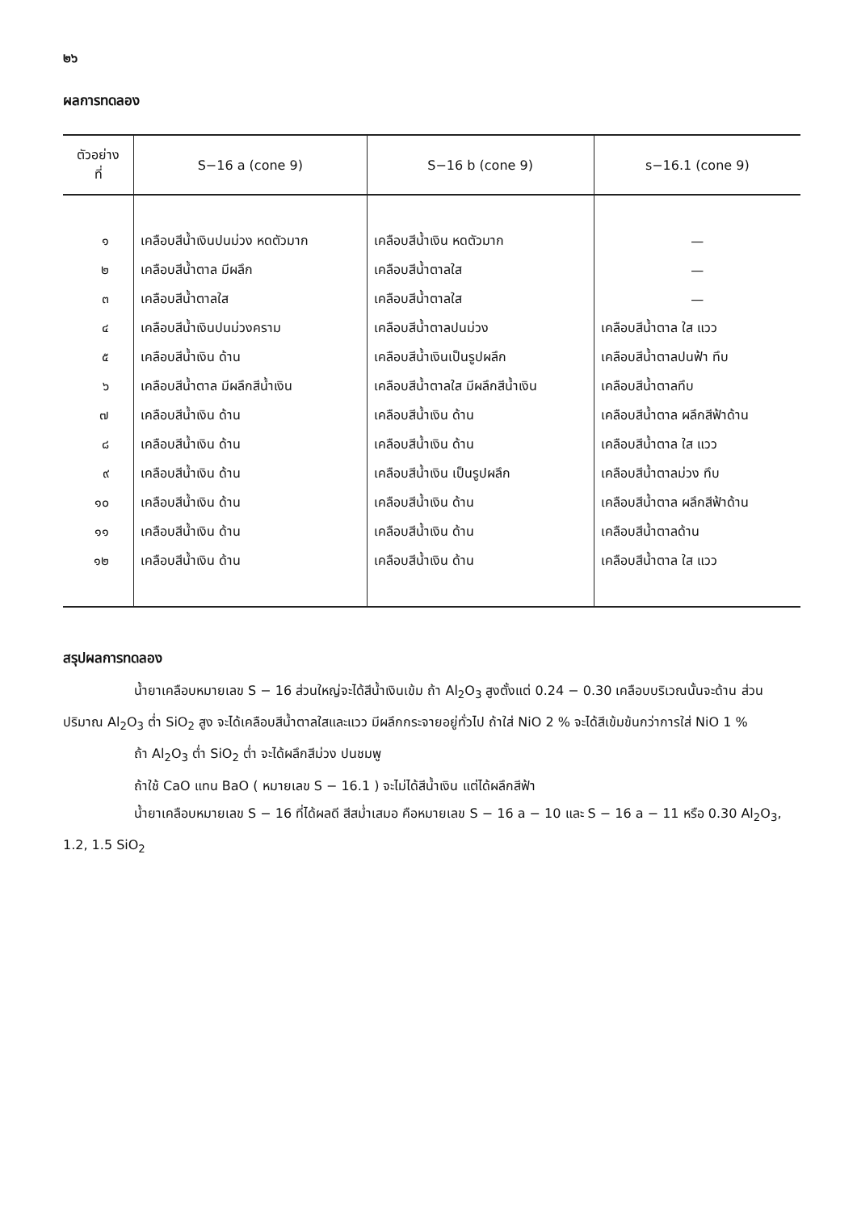๒๖
ผลการทดลอง
| ตัวอย่าง ที่ | S−16 a (cone 9) | S−16 b (cone 9) | s−16.1 (cone 9) |
| --- | --- | --- | --- |
| ๑ | เคลือบสีน้ำเงินปนม่วง หดตัวมาก | เคลือบสีน้ำเงิน หดตัวมาก | — |
| ๒ | เคลือบสีน้ำตาล มีผลึก | เคลือบสีน้ำตาลใส | — |
| ๓ | เคลือบสีน้ำตาลใส | เคลือบสีน้ำตาลใส | — |
| ๔ | เคลือบสีน้ำเงินปนม่วงคราม | เคลือบสีน้ำตาลปนม่วง | เคลือบสีน้ำตาล ใส แวว |
| ๕ | เคลือบสีน้ำเงิน ด้าน | เคลือบสีน้ำเงินเป็นรูปผลึก | เคลือบสีน้ำตาลปนฟ้า ทึบ |
| ๖ | เคลือบสีน้ำตาล มีผลึกสีน้ำเงิน | เคลือบสีน้ำตาลใส มีผลึกสีน้ำเงิน | เคลือบสีน้ำตาลทึบ |
| ๗ | เคลือบสีน้ำเงิน ด้าน | เคลือบสีน้ำเงิน ด้าน | เคลือบสีน้ำตาล ผลึกสีฟ้าด้าน |
| ๘ | เคลือบสีน้ำเงิน ด้าน | เคลือบสีน้ำเงิน ด้าน | เคลือบสีน้ำตาล ใส แวว |
| ๙ | เคลือบสีน้ำเงิน ด้าน | เคลือบสีน้ำเงิน เป็นรูปผลึก | เคลือบสีน้ำตาลม่วง ทึบ |
| ๑๐ | เคลือบสีน้ำเงิน ด้าน | เคลือบสีน้ำเงิน ด้าน | เคลือบสีน้ำตาล ผลึกสีฟ้าด้าน |
| ๑๑ | เคลือบสีน้ำเงิน ด้าน | เคลือบสีน้ำเงิน ด้าน | เคลือบสีน้ำตาลด้าน |
| ๑๒ | เคลือบสีน้ำเงิน ด้าน | เคลือบสีน้ำเงิน ด้าน | เคลือบสีน้ำตาล ใส แวว |
สรุปผลการทดลอง
น้ำยาเคลือบหมายเลข S − 16 ส่วนใหญ่จะได้สีน้ำเงินเข้ม ถ้า Al<sub>2</sub>O<sub>3</sub> สูงตั้งแต่ 0.24 − 0.30 เคลือบบริเวณนั้นจะด้าน ส่วนปริมาณ Al<sub>2</sub>O<sub>3</sub> ต่ำ SiO<sub>2</sub> สูง จะได้เคลือบสีน้ำตาลใสและแวว มีผลึกกระจายอยู่ทั่วไป ถ้าใส่ NiO 2 % จะได้สีเข้มข้นกว่าการใส่ NiO 1 %
ถ้า Al<sub>2</sub>O<sub>3</sub> ต่ำ SiO<sub>2</sub> ต่ำ จะได้ผลึกสีม่วง ปนชมพู
ถ้าใช้ CaO แทน BaO ( หมายเลข S − 16.1 ) จะไม่ได้สีน้ำเงิน แต่ได้ผลึกสีฟ้า
น้ำยาเคลือบหมายเลข S − 16 ที่ได้ผลดี สีสม่ำเสมอ คือหมายเลข S − 16 a − 10 และ S − 16 a − 11 หรือ 0.30 Al<sub>2</sub>O<sub>3</sub>, 1.2, 1.5 SiO<sub>2</sub>